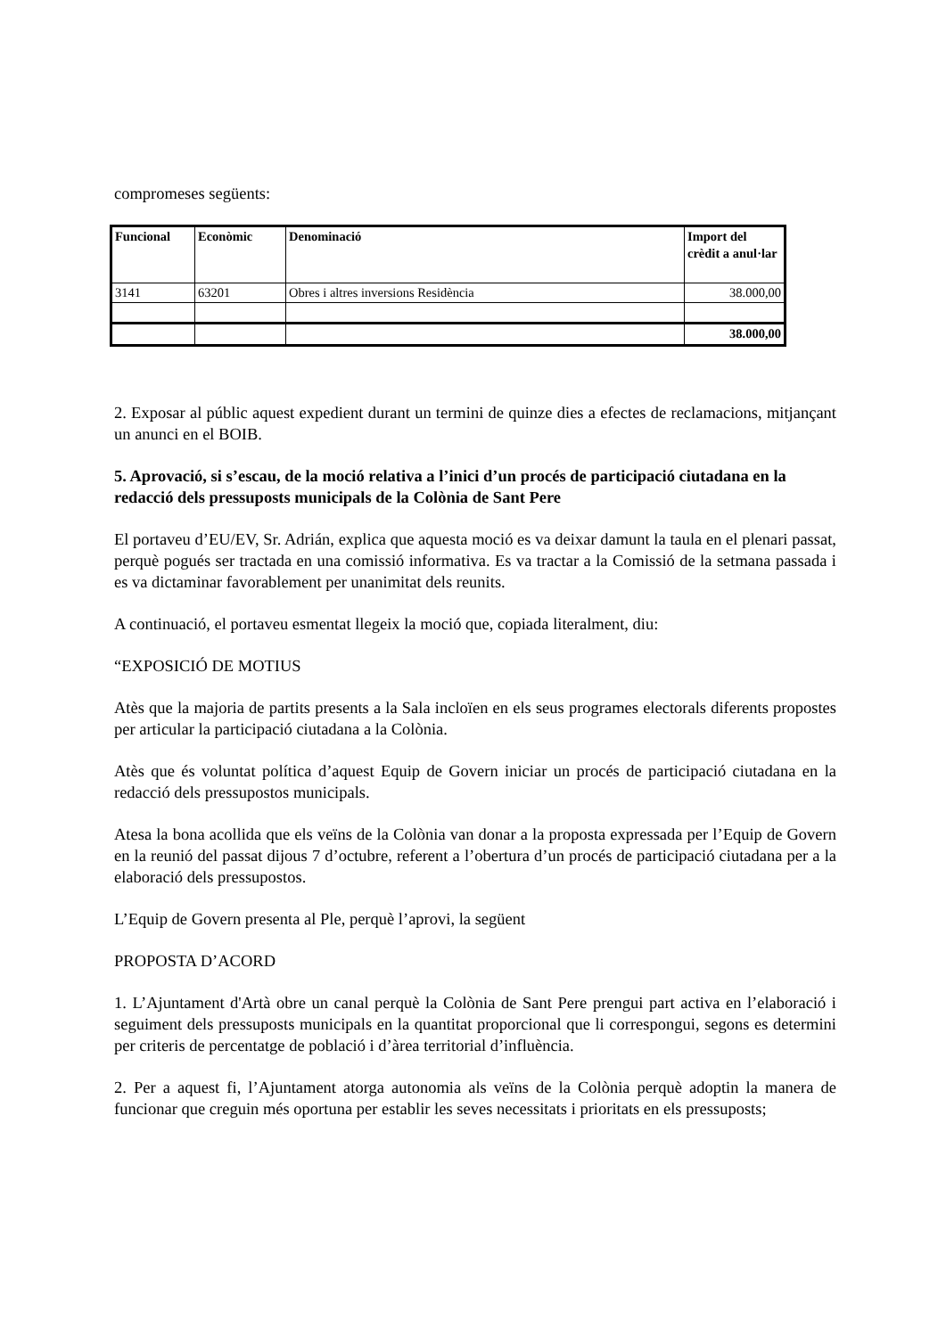compromeses següents:
| Funcional | Econòmic | Denominació | Import del crèdit a anul·lar |
| --- | --- | --- | --- |
| 3141 | 63201 | Obres i altres inversions Residència | 38.000,00 |
| | | | 38.000,00 |
2. Exposar al públic aquest expedient durant un termini de quinze dies a efectes de reclamacions, mitjançant un anunci en el BOIB.
5. Aprovació, si s’escau, de la moció relativa a l’inici d’un procés de participació ciutadana en la redacció dels pressuposts municipals de la Colònia de Sant Pere
El portaveu d’EU/EV, Sr. Adrián, explica que aquesta moció es va deixar damunt la taula en el plenari passat, perquè pogués ser tractada en una comissió informativa. Es va tractar a la Comissió de la setmana passada i es va dictaminar favorablement per unanimitat dels reunits.
A continuació, el portaveu esmentat llegeix la moció que, copiada literalment, diu:
“EXPOSICIÓ DE MOTIUS
Atès que la majoria de partits presents a la Sala incloïen en els seus programes electorals diferents propostes per articular la participació ciutadana a la Colònia.
Atès que és voluntat política d’aquest Equip de Govern iniciar un procés de participació ciutadana en la redacció dels pressupostos municipals.
Atesa la bona acollida que els veïns de la Colònia van donar a la proposta expressada per l’Equip de Govern en la reunió del passat dijous 7 d’octubre, referent a l’obertura d’un procés de participació ciutadana per a la elaboració dels pressupostos.
L’Equip de Govern presenta al Ple, perquè l’aprovi, la següent
PROPOSTA D’ACORD
1. L’Ajuntament d'Artà obre un canal perquè la Colònia de Sant Pere prengui part activa en l’elaboració i seguiment dels pressuposts municipals en la quantitat proporcional que li correspongui, segons es determini per criteris de percentatge de població i d’àrea territorial d’influència.
2. Per a aquest fi, l’Ajuntament atorga autonomia als veïns de la Colònia perquè adoptin la manera de funcionar que creguin més oportuna per establir les seves necessitats i prioritats en els pressuposts;